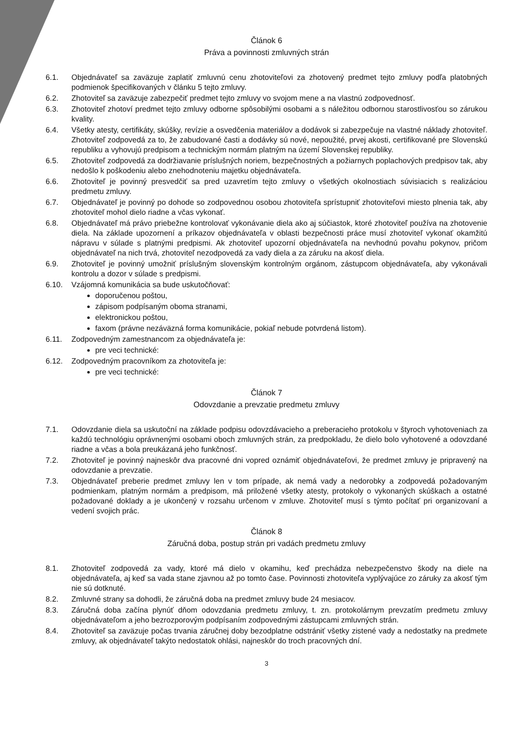Článok 6
Práva a povinnosti zmluvných strán
6.1. Objednávateľ sa zaväzuje zaplatiť zmluvnú cenu zhotoviteľovi za zhotovený predmet tejto zmluvy podľa platobných podmienok špecifikovaných v článku 5 tejto zmluvy.
6.2. Zhotoviteľ sa zaväzuje zabezpečiť predmet tejto zmluvy vo svojom mene a na vlastnú zodpovednosť.
6.3. Zhotoviteľ zhotoví predmet tejto zmluvy odborne spôsobilými osobami a s náležitou odbornou starostlivosťou so zárukou kvality.
6.4. Všetky atesty, certifikáty, skúšky, revízie a osvedčenia materiálov a dodávok si zabezpečuje na vlastné náklady zhotoviteľ. Zhotoviteľ zodpovedá za to, že zabudované časti a dodávky sú nové, nepoužité, prvej akosti, certifikované pre Slovenskú republiku a vyhovujú predpisom a technickým normám platným na území Slovenskej republiky.
6.5. Zhotoviteľ zodpovedá za dodržiavanie príslušných noriem, bezpečnostných a požiarnych poplachových predpisov tak, aby nedošlo k poškodeniu alebo znehodnoteniu majetku objednávateľa.
6.6. Zhotoviteľ je povinný presvedčiť sa pred uzavretím tejto zmluvy o všetkých okolnostiach súvisiacich s realizáciou predmetu zmluvy.
6.7. Objednávateľ je povinný po dohode so zodpovednou osobou zhotoviteľa sprístupniť zhotoviteľovi miesto plnenia tak, aby zhotoviteľ mohol dielo riadne a včas vykonať.
6.8. Objednávateľ má právo priebežne kontrolovať vykonávanie diela ako aj súčiastok, ktoré zhotoviteľ používa na zhotovenie diela. Na základe upozornení a príkazov objednávateľa v oblasti bezpečnosti práce musí zhotoviteľ vykonať okamžitú nápravu v súlade s platnými predpismi. Ak zhotoviteľ upozorní objednávateľa na nevhodnú povahu pokynov, pričom objednávateľ na nich trvá, zhotoviteľ nezodpovedá za vady diela a za záruku na akosť diela.
6.9. Zhotoviteľ je povinný umožniť príslušným slovenským kontrolným orgánom, zástupcom objednávateľa, aby vykonávali kontrolu a dozor v súlade s predpismi.
6.10. Vzájomná komunikácia sa bude uskutočňovať:
doporučenou poštou,
zápisom podpísaným oboma stranami,
elektronickou poštou,
faxom (právne nezáväzná forma komunikácie, pokiaľ nebude potvrdená listom).
6.11. Zodpovedným zamestnancom za objednávateľa je:
pre veci technické:
6.12. Zodpovedným pracovníkom za zhotoviteľa je:
pre veci technické:
Článok 7
Odovzdanie a prevzatie predmetu zmluvy
7.1. Odovzdanie diela sa uskutoční na základe podpisu odovzdávacieho a preberacieho protokolu v štyroch vyhotoveniach za každú technológiu oprávnenými osobami oboch zmluvných strán, za predpokladu, že dielo bolo vyhotovené a odovzdané riadne a včas a bola preukázaná jeho funkčnosť.
7.2. Zhotoviteľ je povinný najneskôr dva pracovné dni vopred oznámiť objednávateľovi, že predmet zmluvy je pripravený na odovzdanie a prevzatie.
7.3. Objednávateľ preberie predmet zmluvy len v tom prípade, ak nemá vady a nedorobky a zodpovedá požadovaným podmienkam, platným normám a predpisom, má priložené všetky atesty, protokoly o vykonaných skúškach a ostatné požadované doklady a je ukončený v rozsahu určenom v zmluve. Zhotoviteľ musí s týmto počítať pri organizovaní a vedení svojich prác.
Článok 8
Záručná doba, postup strán pri vadách predmetu zmluvy
8.1. Zhotoviteľ zodpovedá za vady, ktoré má dielo v okamihu, keď prechádza nebezpečenstvo škody na diele na objednávateľa, aj keď sa vada stane zjavnou až po tomto čase. Povinnosti zhotoviteľa vyplývajúce zo záruky za akosť tým nie sú dotknuté.
8.2. Zmluvné strany sa dohodli, že záručná doba na predmet zmluvy bude 24 mesiacov.
8.3. Záručná doba začína plynúť dňom odovzdania predmetu zmluvy, t. zn. protokolárnym prevzatím predmetu zmluvy objednávateľom a jeho bezrozporovým podpísaním zodpovednými zástupcami zmluvných strán.
8.4. Zhotoviteľ sa zaväzuje počas trvania záručnej doby bezodplatne odstrániť všetky zistené vady a nedostatky na predmete zmluvy, ak objednávateľ takýto nedostatok ohlási, najneskôr do troch pracovných dní.
3